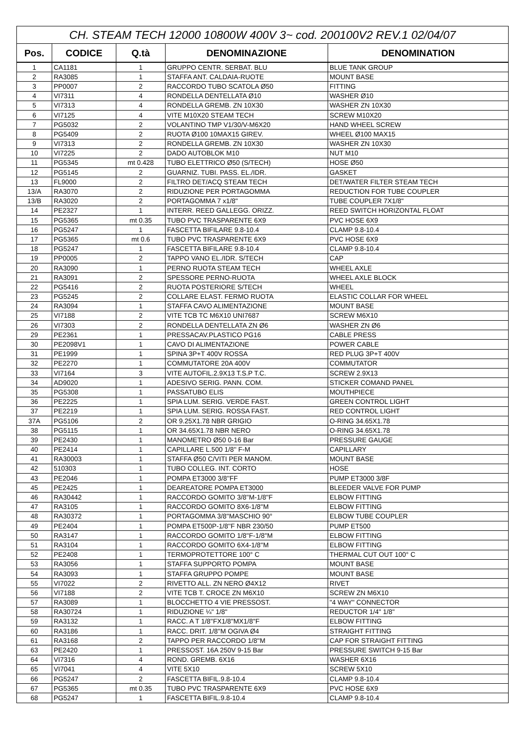| CH. STEAM TECH 12000 10800W 400V 3~ cod. 200100V2 REV.1 02/04/07 | | | | |
| Pos. | CODICE | Q.tà | DENOMINAZIONE | DENOMINATION |
| 1 | CA1181 | 1 | GRUPPO CENTR. SERBAT. BLU | BLUE TANK GROUP |
| 2 | RA3085 | 1 | STAFFA ANT. CALDAIA-RUOTE | MOUNT BASE |
| 3 | PP0007 | 2 | RACCORDO TUBO SCATOLA Ø50 | FITTING |
| 4 | VI7311 | 4 | RONDELLA DENTELLATA Ø10 | WASHER Ø10 |
| 5 | VI7313 | 4 | RONDELLA GREMB. ZN 10X30 | WASHER ZN 10X30 |
| 6 | VI7125 | 4 | VITE M10X20 STEAM TECH | SCREW M10X20 |
| 7 | PG5032 | 2 | VOLANTINO TMP V1/30/V-M6X20 | HAND WHEEL SCREW |
| 8 | PG5409 | 2 | RUOTA Ø100 10MAX15 GIREV. | WHEEL Ø100 MAX15 |
| 9 | VI7313 | 2 | RONDELLA GREMB. ZN 10X30 | WASHER ZN 10X30 |
| 10 | VI7225 | 2 | DADO AUTOBLOK M10 | NUT M10 |
| 11 | PG5345 | mt 0.428 | TUBO ELETTRICO Ø50 (S/TECH) | HOSE Ø50 |
| 12 | PG5145 | 2 | GUARNIZ. TUBI. PASS. EL./IDR. | GASKET |
| 13 | FL9000 | 2 | FILTRO DET/ACQ STEAM TECH | DET/WATER FILTER STEAM TECH |
| 13/A | RA3070 | 2 | RIDUZIONE PER PORTAGOMMA | REDUCTION FOR TUBE COUPLER |
| 13/B | RA3020 | 2 | PORTAGOMMA 7 x1/8" | TUBE COUPLER 7X1/8" |
| 14 | PE2327 | 1 | INTERR. REED GALLEGG. ORIZZ. | REED SWITCH HORIZONTAL FLOAT |
| 15 | PG5365 | mt 0.35 | TUBO PVC TRASPARENTE 6X9 | PVC HOSE 6X9 |
| 16 | PG5247 | 1 | FASCETTA BIFILARE 9.8-10.4 | CLAMP 9.8-10.4 |
| 17 | PG5365 | mt 0.6 | TUBO PVC TRASPARENTE 6X9 | PVC HOSE 6X9 |
| 18 | PG5247 | 1 | FASCETTA BIFILARE 9.8-10.4 | CLAMP 9.8-10.4 |
| 19 | PP0005 | 2 | TAPPO VANO EL./IDR. S/TECH | CAP |
| 20 | RA3090 | 1 | PERNO RUOTA STEAM TECH | WHEEL AXLE |
| 21 | RA3091 | 2 | SPESSORE PERNO-RUOTA | WHEEL AXLE BLOCK |
| 22 | PG5416 | 2 | RUOTA POSTERIORE S/TECH | WHEEL |
| 23 | PG5245 | 2 | COLLARE ELAST. FERMO RUOTA | ELASTIC COLLAR FOR WHEEL |
| 24 | RA3094 | 1 | STAFFA CAVO ALIMENTAZIONE | MOUNT BASE |
| 25 | VI7188 | 2 | VITE TCB TC M6X10 UNI7687 | SCREW M6X10 |
| 26 | VI7303 | 2 | RONDELLA DENTELLATA ZN Ø6 | WASHER ZN Ø6 |
| 29 | PE2361 | 1 | PRESSACAV.PLASTICO PG16 | CABLE PRESS |
| 30 | PE2098V1 | 1 | CAVO DI ALIMENTAZIONE | POWER CABLE |
| 31 | PE1999 | 1 | SPINA 3P+T 400V ROSSA | RED PLUG 3P+T 400V |
| 32 | PE2270 | 1 | COMMUTATORE 20A 400V | COMMUTATOR |
| 33 | VI7164 | 3 | VITE AUTOFIL.2.9X13 T.S.P T.C. | SCREW 2.9X13 |
| 34 | AD9020 | 1 | ADESIVO SERIG. PANN. COM. | STICKER COMAND PANEL |
| 35 | PG5308 | 1 | PASSATUBO ELIS | MOUTHPIECE |
| 36 | PE2225 | 1 | SPIA LUM. SERIG. VERDE FAST. | GREEN CONTROL LIGHT |
| 37 | PE2219 | 1 | SPIA LUM. SERIG. ROSSA FAST. | RED CONTROL LIGHT |
| 37A | PG5106 | 2 | OR 9.25X1.78 NBR GRIGIO | O-RING 34.65X1.78 |
| 38 | PG5115 | 1 | OR 34.65X1.78 NBR NERO | O-RING 34.65X1.78 |
| 39 | PE2430 | 1 | MANOMETRO Ø50 0-16 Bar | PRESSURE GAUGE |
| 40 | PE2414 | 1 | CAPILLARE L.500 1/8'' F-M | CAPILLARY |
| 41 | RA30003 | 1 | STAFFA Ø50 C/VITI PER MANOM. | MOUNT BASE |
| 42 | 510303 | 1 | TUBO COLLEG. INT. CORTO | HOSE |
| 43 | PE2046 | 1 | POMPA ET3000 3/8''FF | PUMP ET3000 3/8F |
| 45 | PE2425 | 1 | DEAREATORE POMPA ET3000 | BLEEDER VALVE FOR PUMP |
| 46 | RA30442 | 1 | RACCORDO GOMITO 3/8''M-1/8''F | ELBOW FITTING |
| 47 | RA3105 | 1 | RACCORDO GOMITO 8X6-1/8''M | ELBOW FITTING |
| 48 | RA30372 | 1 | PORTAGOMMA 3/8''MASCHIO 90° | ELBOW TUBE COUPLER |
| 49 | PE2404 | 1 | POMPA ET500P-1/8''F NBR 230/50 | PUMP ET500 |
| 50 | RA3147 | 1 | RACCORDO GOMITO 1/8''F-1/8''M | ELBOW FITTING |
| 51 | RA3104 | 1 | RACCORDO GOMITO 6X4-1/8''M | ELBOW FITTING |
| 52 | PE2408 | 1 | TERMOPROTETTORE 100° C | THERMAL CUT OUT 100° C |
| 53 | RA3056 | 1 | STAFFA SUPPORTO POMPA | MOUNT BASE |
| 54 | RA3093 | 1 | STAFFA GRUPPO POMPE | MOUNT BASE |
| 55 | VI7022 | 2 | RIVETTO ALL. ZN NERO Ø4X12 | RIVET |
| 56 | VI7188 | 2 | VITE TCB T. CROCE ZN M6X10 | SCREW ZN M6X10 |
| 57 | RA3089 | 1 | BLOCCHETTO 4 VIE PRESSOST. | "4 WAY" CONNECTOR |
| 58 | RA30724 | 1 | RIDUZIONE ¼" 1/8" | REDUCTOR 1/4" 1/8" |
| 59 | RA3132 | 1 | RACC. A T 1/8''FX1/8''MX1/8''F | ELBOW FITTING |
| 60 | RA3186 | 1 | RACC. DRIT. 1/8''M OGIVA Ø4 | STRAIGHT FITTING |
| 61 | RA3168 | 2 | TAPPO PER RACCORDO 1/8''M | CAP FOR STRAIGHT FITTING |
| 63 | PE2420 | 1 | PRESSOST. 16A 250V 9-15 Bar | PRESSURE SWITCH 9-15 Bar |
| 64 | VI7316 | 4 | ROND. GREMB. 6X16 | WASHER 6X16 |
| 65 | VI7041 | 4 | VITE 5X10 | SCREW 5X10 |
| 66 | PG5247 | 2 | FASCETTA BIFIL.9.8-10.4 | CLAMP 9.8-10.4 |
| 67 | PG5365 | mt 0.35 | TUBO PVC TRASPARENTE 6X9 | PVC HOSE 6X9 |
| 68 | PG5247 | 1 | FASCETTA BIFIL.9.8-10.4 | CLAMP 9.8-10.4 |